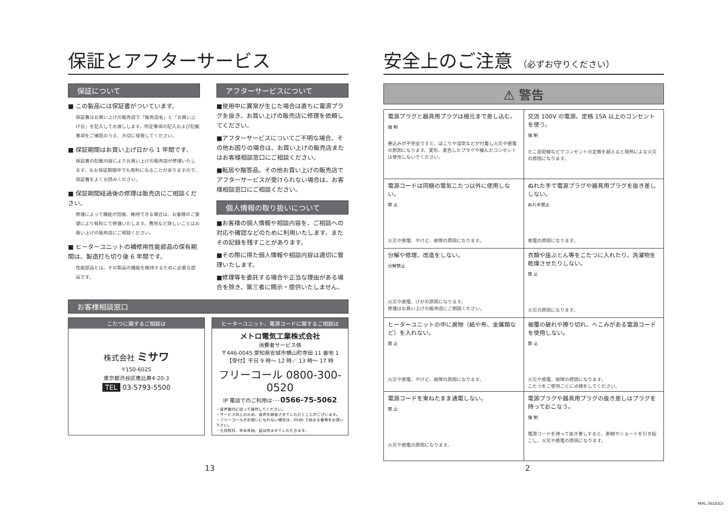保証とアフターサービス
保証について
■ この製品には保証書がついています。
保証書はお買い上げの販売店で「販売店名」と「お買い上げ日」を記入してお渡しします。所定事項の記入および記載事項をご確認のうえ、大切に保管してください。
■ 保証期間はお買い上げ日から 1 年間です。
保証書の記載内容によりお買い上げの販売店が修理いたします。なお保証期間中でも有料になることがありますので、保証書をよくお読みください。
■ 保証期間経過後の修理は販売店にご相談ください。
修理によって機能が回復、維持できる場合は、お客様のご要望により有料にて修理いたします。費用など詳しいことはお買い上げの販売店にご相談ください。
■ ヒーターユニットの補修用性能部品の保有期間は、製造打ち切り後 6 年間です。
性能部品とは、その製品の機能を維持するために必要な部品です。
アフターサービスについて
■使用中に異常が生じた場合は直ちに電源プラグを抜き、お買い上げの販売店に修理を依頼してください。
■アフターサービスについてご不明な場合、その他お困りの場合は、お買い上げの販売店またはお客様相談窓口にご相談ください。
■転居や贈答品、その他お買い上げの販売店でアフターサービスが受けられない場合は、お客様相談窓口にご相談ください。
個人情報の取り扱いについて
■お客様の個人情報や相談内容を、ご相談への対応や確認などのために利用いたします。またその記録を残すことがあります。
■その際に得た個人情報や相談内容は適切に管理いたします。
■修理等を委託する場合や正当な理由がある場合を除き、第三者に開示・提供いたしません。
お客様相談窓口
こたつに関するご相談は
株式会社 ミサワ
〒150-6025
東京都渋谷区恵比寿4-20-3
TEL 03-5793-5500
ヒーターユニット、電源コードに関するご相談は
メトロ電気工業株式会社
消費者サービス係
〒446-0045 愛知県安城市横山町寺田 11 番地 1
【受付】平日 9 時～ 12 時／ 13 時～ 17 時
フリーコール 0800-300-0520
IP 電話でのご利用は･･･0566-75-5062
・音声案内に従って操作してください。
・サービス向上のため、音声を録音させていただくことがございます。
・フリーコールがお使いになれない場合は、0566 で始まる番号をお使い下さい。
・土日祝日、年末年始、盆は休ませていただきます。
13
安全上のご注意 （必ずお守りください）
⚠ 警告
| 電源プラグと器具用プラグは根元まで差し込む。 強 制 差込みが不完全ですと、ほこりや湿気などが付着し火災や感電の原因になります。変形、変色したプラグや緩んだコンセントは使用しないでください。 | 交流 100V の電源、定格 15A 以上のコンセントを使う。 強 制 たこ足配線などでコンセントの定格を超えると発熱による火災の原因になります。 |
| 電源コードは同梱の電気こたつ以外に使用しない。 禁 止 火災や感電、やけど、故障の原因になります。 | ぬれた手で電源プラグや器具用プラグを抜き差ししない。 ぬれ手禁止 感電の原因になります。 |
| 分解や修理、改造をしない。 分解禁止 火災や感電、けがの原因になります。 修理はお買い上げの販売店にご相談ください。 | 衣類や座ぶとん等をこたつに入れたり、洗濯物を乾燥させたりしない。 禁 止 火災の原因になります。 |
| ヒーターユニットの中に異物（紙や布、金属類など）を入れない。 禁 止 火災や感電、やけど、故障の原因になります。 | 被覆の破れや擦り切れ、へこみがある電源コードを使用しない。 禁 止 火災や感電、故障の原因になります。 こたつをご使用ごとに点検をしてください。 |
| 電源コードを束ねたまま通電しない。 禁 止 火災や感電の原因になります。 | 電源プラグや器具用プラグの抜き差しはプラグを持っておこなう。 強 制 電源コードを持って抜き差しすると、断線やショートを引き起こし、火災や感電の原因になります。 |
2
MHL-361E(D)